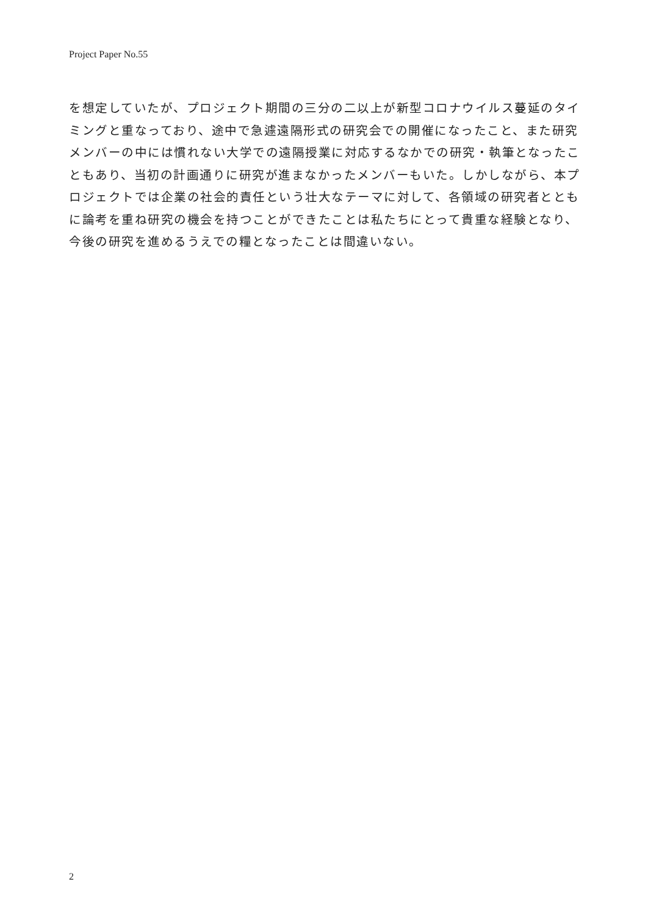Project Paper No.55
を想定していたが、プロジェクト期間の三分の二以上が新型コロナウイルス蔓延のタイミングと重なっており、途中で急遽遠隔形式の研究会での開催になったこと、また研究メンバーの中には慣れない大学での遠隔授業に対応するなかでの研究・執筆となったこともあり、当初の計画通りに研究が進まなかったメンバーもいた。しかしながら、本プロジェクトでは企業の社会的責任という壮大なテーマに対して、各領域の研究者とともに論考を重ね研究の機会を持つことができたことは私たちにとって貴重な経験となり、今後の研究を進めるうえでの糧となったことは間違いない。
2